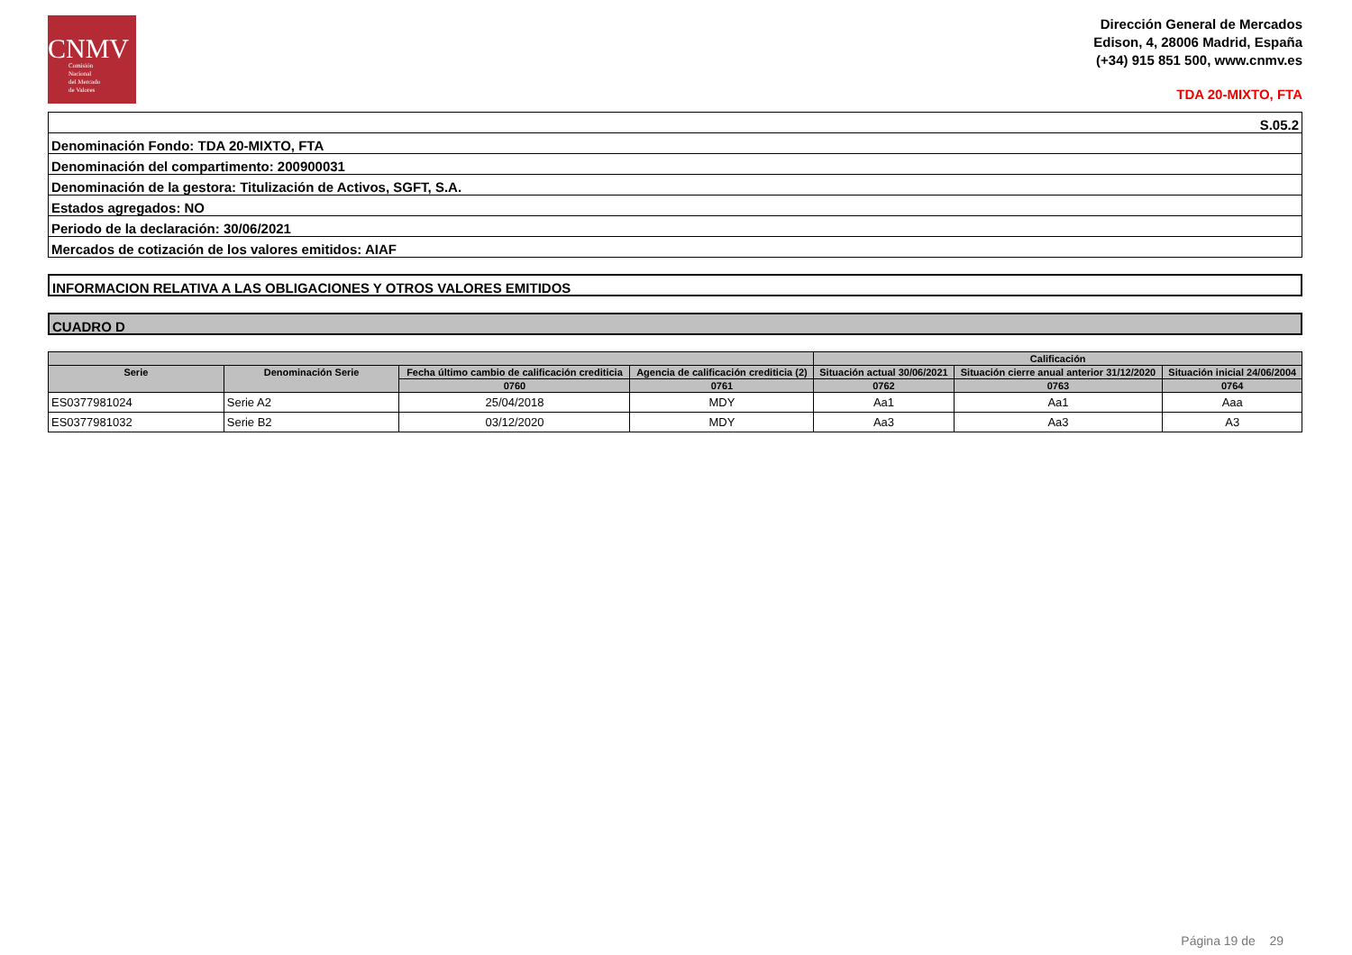CNMV
Comisión
Nacional
del Mercado
de Valores
Dirección General de Mercados
Edison, 4, 28006 Madrid, España
(+34) 915 851 500, www.cnmv.es
TDA 20-MIXTO, FTA
| S.05.2 |
| Denominación Fondo: TDA 20-MIXTO, FTA |
| Denominación del compartimento: 200900031 |
| Denominación de la gestora: Titulización de Activos, SGFT, S.A. |
| Estados agregados: NO |
| Periodo de la declaración: 30/06/2021 |
| Mercados de cotización de los valores emitidos: AIAF |
INFORMACION RELATIVA A LAS OBLIGACIONES Y OTROS VALORES EMITIDOS
CUADRO D
| | | | | Calificación | | |
| --- | --- | --- | --- | --- | --- | --- |
| Serie | Denominación Serie | Fecha último cambio de calificación crediticia | Agencia de calificación crediticia (2) | Situación actual 30/06/2021 | Situación cierre anual anterior 31/12/2020 | Situación inicial 24/06/2004 |
| | | 0760 | 0761 | 0762 | 0763 | 0764 |
| ES0377981024 | Serie A2 | 25/04/2018 | MDY | Aa1 | Aa1 | Aaa |
| ES0377981032 | Serie B2 | 03/12/2020 | MDY | Aa3 | Aa3 | A3 |
Página 19 de 29